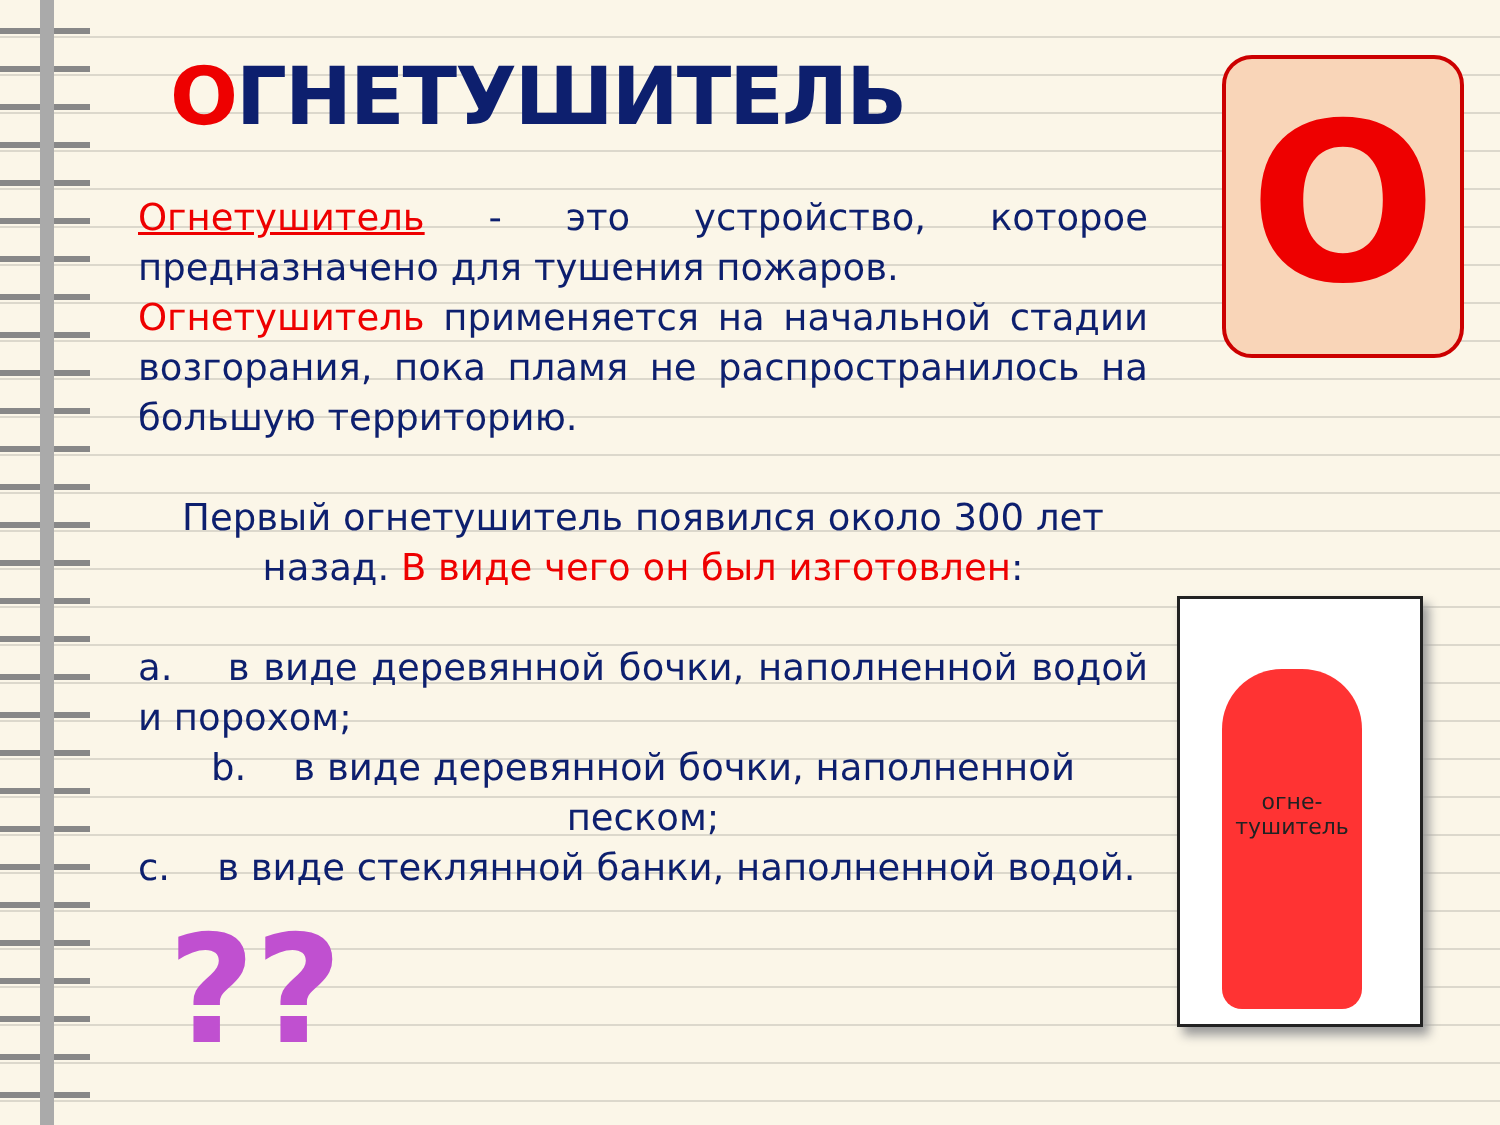ОГНЕТУШИТЕЛЬ
Огнетушитель - это устройство, которое предназначено для тушения пожаров.
Огнетушитель применяется на начальной стадии возгорания, пока пламя не распространилось на большую территорию.
Первый огнетушитель появился около 300 лет назад. В виде чего он был изготовлен:
a. в виде деревянной бочки, наполненной водой и порохом;
b. в виде деревянной бочки, наполненной песком;
c. в виде стеклянной банки, наполненной водой.
??
О
огне-
тушитель